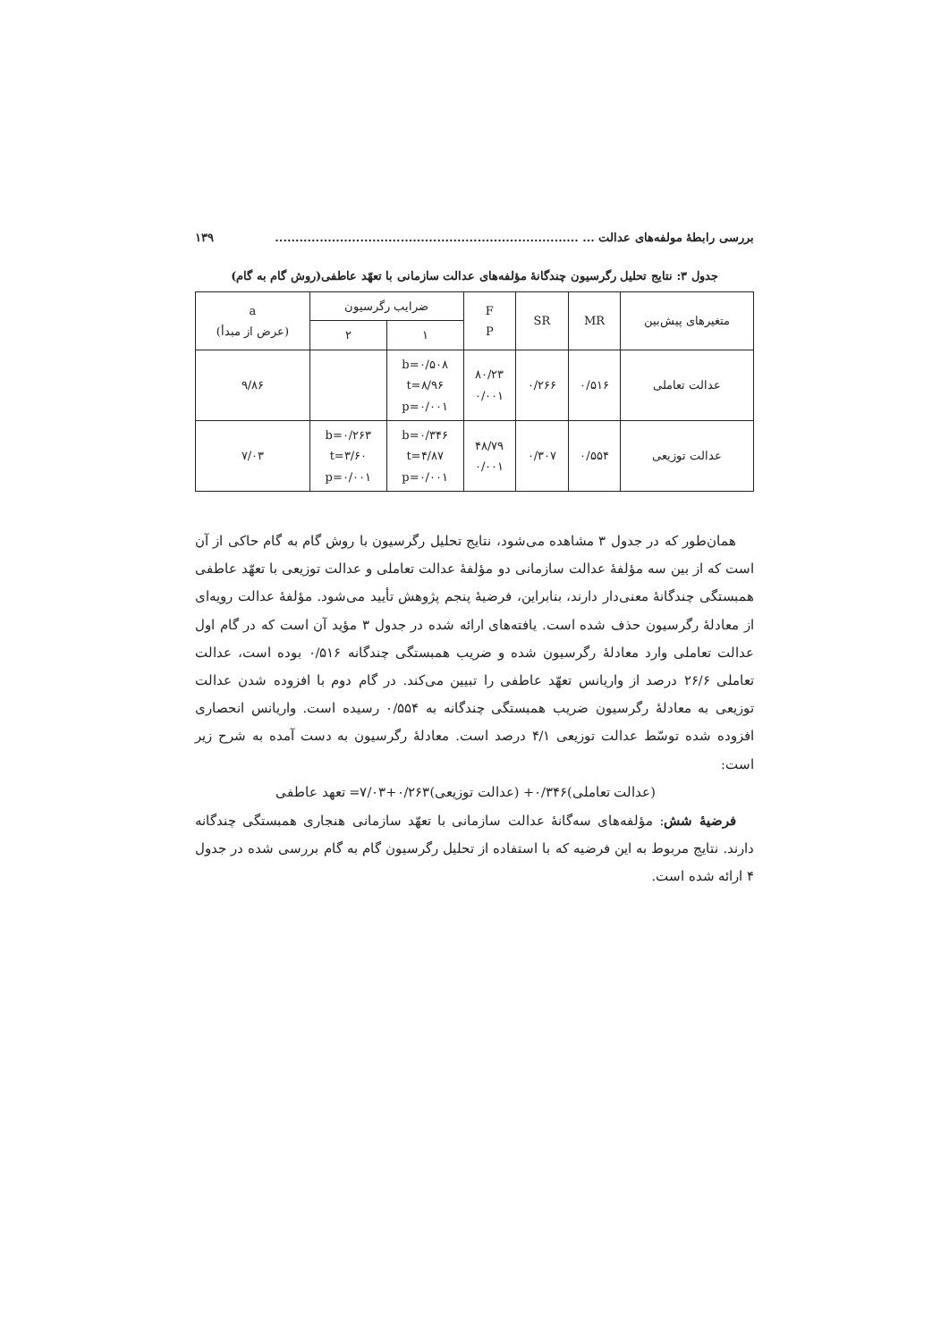بررسی رابطهٔ مولفه‌های عدالت ... ........................................................................... ۱۳۹
جدول ۳: نتایج تحلیل رگرسیون چندگانهٔ مؤلفه‌های عدالت سازمانی با تعهّد عاطفی(روش گام به گام)
| متغیرهای پیش‌بین | MR | SR | F P | ضرایب رگرسیون | | a (عرض از مبدأ) |
| --- | --- | --- | --- | --- | --- | --- |
| | | | | ۱ | ۲ | |
| عدالت تعاملی | ۰/۵۱۶ | ۰/۲۶۶ | ۸۰/۲۳ ۰/۰۰۱ | b=۰/۵۰۸ t=۸/۹۶ p=۰/۰۰۱ | | ۹/۸۶ |
| عدالت توزیعی | ۰/۵۵۴ | ۰/۳۰۷ | ۴۸/۷۹ ۰/۰۰۱ | b=۰/۳۴۶ t=۴/۸۷ p=۰/۰۰۱ | b=۰/۲۶۳ t=۳/۶۰ p=۰/۰۰۱ | ۷/۰۳ |
همان‌طور که در جدول ۳ مشاهده می‌شود، نتایج تحلیل رگرسیون با روش گام به گام حاکی از آن است که از بین سه مؤلفهٔ عدالت سازمانی دو مؤلفهٔ عدالت تعاملی و عدالت توزیعی با تعهّد عاطفی همبستگی چندگانهٔ معنی‌دار دارند، بنابراین، فرضیهٔ پنجم پژوهش تأیید می‌شود. مؤلفهٔ عدالت رویه‌ای از معادلهٔ رگرسیون حذف شده است. یافته‌های ارائه شده در جدول ۳ مؤید آن است که در گام اول عدالت تعاملی وارد معادلهٔ رگرسیون شده و ضریب همبستگی چندگانه ۰/۵۱۶ بوده است، عدالت تعاملی ۲۶/۶ درصد از واریانس تعهّد عاطفی را تبیین می‌کند. در گام دوم با افزوده شدن عدالت توزیعی به معادلهٔ رگرسیون ضریب همبستگی چندگانه به ۰/۵۵۴ رسیده است. واریانس انحصاری افزوده شده توسّط عدالت توزیعی ۴/۱ درصد است. معادلهٔ رگرسیون به دست آمده به شرح زیر است:
(عدالت تعاملی)۰/۳۴۶+ (عدالت توزیعی)۰/۲۶۳+۷/۰۳= تعهد عاطفی
فرضیهٔ شش: مؤلفه‌های سه‌گانهٔ عدالت سازمانی با تعهّد سازمانی هنجاری همبستگی چندگانه دارند. نتایج مربوط به این فرضیه که با استفاده از تحلیل رگرسیون گام به گام بررسی شده در جدول ۴ ارائه شده است.